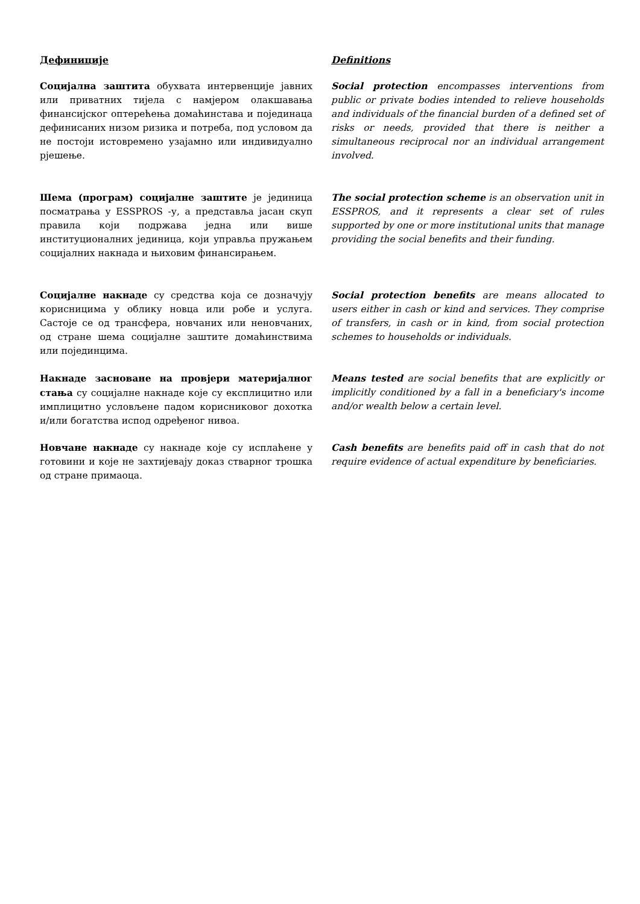Дефиниције Definitions
Социјална заштита обухвата интервенције јавних или приватних тијела с намјером олакшавања финансијског оптерећења домаћинстава и појединаца дефинисаних низом ризика и потреба, под условом да не постоји истовремено узајамно или индивидуално рјешење.
Social protection encompasses interventions from public or private bodies intended to relieve households and individuals of the financial burden of a defined set of risks or needs, provided that there is neither a simultaneous reciprocal nor an individual arrangement involved.
Шема (програм) социјалне заштите је јединица посматрања у ESSPROS -у, а представља јасан скуп правила који подржава једна или више институционалних јединица, који управља пружањем социјалних накнада и њиховим финансирањем.
The social protection scheme is an observation unit in ESSPROS, and it represents a clear set of rules supported by one or more institutional units that manage providing the social benefits and their funding.
Социјалне накнаде су средства која се дозначују корисницима у облику новца или робе и услуга. Састоје се од трансфера, новчаних или неновчаних, од стране шема социјалне заштите домаћинствима или појединцима.
Social protection benefits are means allocated to users either in cash or kind and services. They comprise of transfers, in cash or in kind, from social protection schemes to households or individuals.
Накнаде засноване на провјери материјалног стања су социјалне накнаде које су експлицитно или имплицитно условљене падом корисниковог дохотка и/или богатства испод одређеног нивоа.
Means tested are social benefits that are explicitly or implicitly conditioned by a fall in a beneficiary's income and/or wealth below a certain level.
Новчане накнаде су накнаде које су исплаћене у готовини и које не захтијевају доказ стварног трошка од стране примаоца.
Cash benefits are benefits paid off in cash that do not require evidence of actual expenditure by beneficiaries.